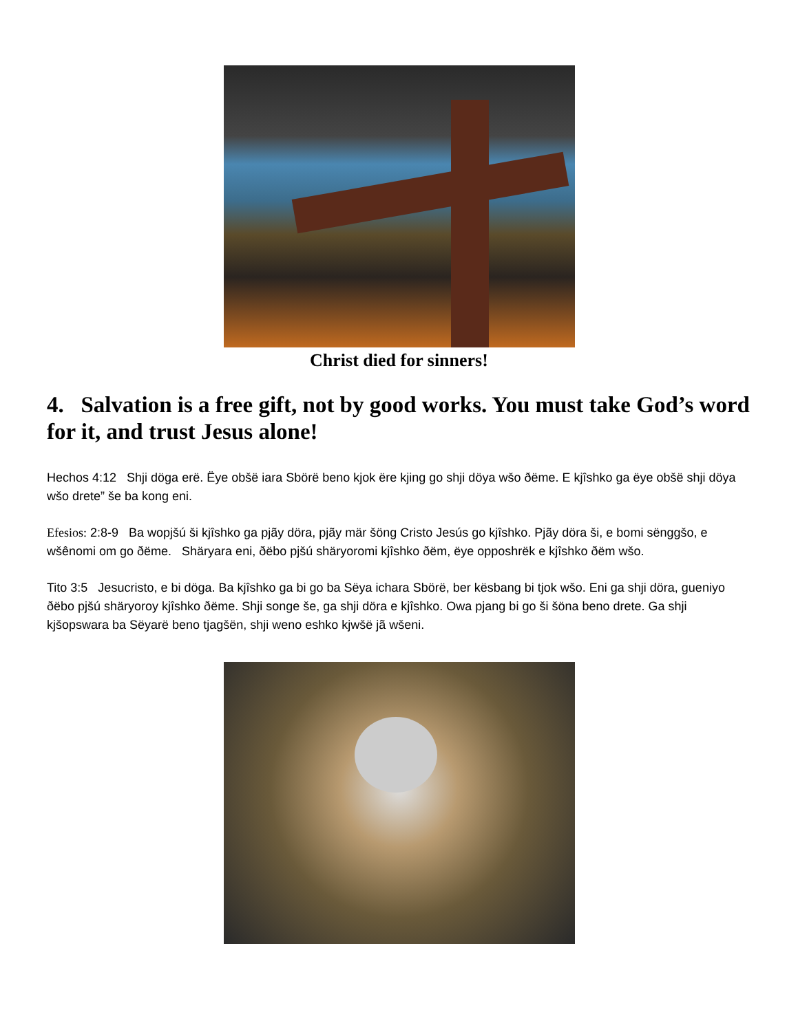Christ died for sinners!
4. Salvation is a free gift, not by good works. You must take God’s word for it, and trust Jesus alone!
Hechos 4:12 Shji döga erë. Ëye obšë iara Sbörë beno kjok ëre kjing go shji döya wšo ðëme. E kjîshko ga ëye obšë shji döya wšo drete” še ba kong eni.
Efesios: 2:8-9 Ba wopjšú ši kjîshko ga pjãy döra, pjãy mär šöng Cristo Jesús go kjîshko. Pjãy döra ši, e bomi sënggšo, e wšênomi om go ðëme. Shäryara eni, ðëbo pjšú shäryoromi kjîshko ðëm, ëye opposhrëk e kjîshko ðëm wšo.
Tito 3:5 Jesucristo, e bi döga. Ba kjîshko ga bi go ba Sëya ichara Sbörë, ber kësbang bi tjok wšo. Eni ga shji döra, gueniyo ðëbo pjšú shäryoroy kjîshko ðëme. Shji songe še, ga shji döra e kjîshko. Owa pjang bi go ši šöna beno drete. Ga shji kjšopswara ba Sëyarë beno tjagšën, shji weno eshko kjwšë jã wšeni.